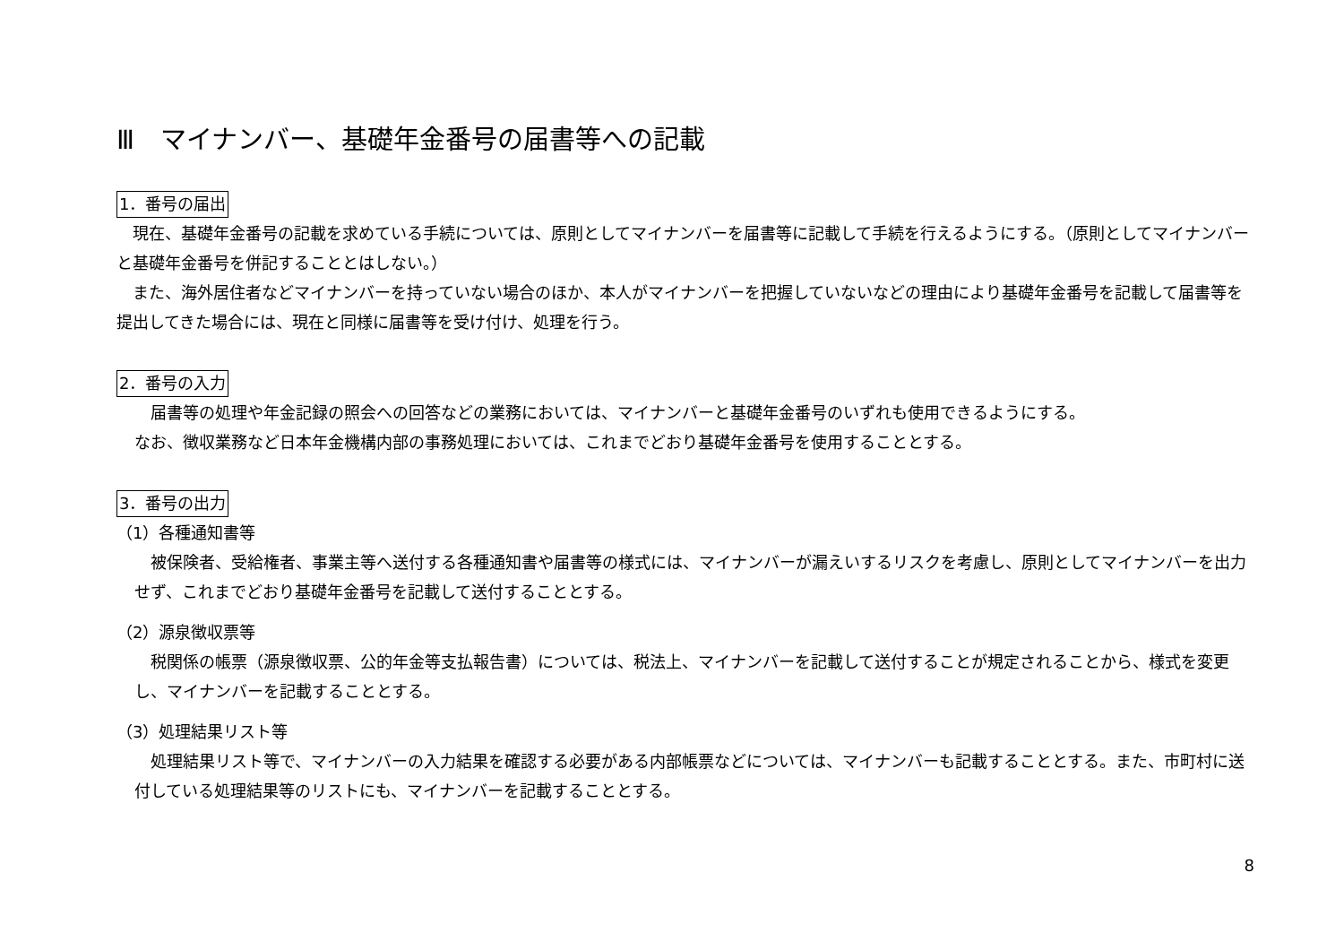Ⅲ　マイナンバー、基礎年金番号の届書等への記載
1．番号の届出
　現在、基礎年金番号の記載を求めている手続については、原則としてマイナンバーを届書等に記載して手続を行えるようにする。（原則としてマイナンバーと基礎年金番号を併記することとはしない。）
　また、海外居住者などマイナンバーを持っていない場合のほか、本人がマイナンバーを把握していないなどの理由により基礎年金番号を記載して届書等を提出してきた場合には、現在と同様に届書等を受け付け、処理を行う。
2．番号の入力
　届書等の処理や年金記録の照会への回答などの業務においては、マイナンバーと基礎年金番号のいずれも使用できるようにする。
なお、徴収業務など日本年金機構内部の事務処理においては、これまでどおり基礎年金番号を使用することとする。
3．番号の出力
（1）各種通知書等
　被保険者、受給権者、事業主等へ送付する各種通知書や届書等の様式には、マイナンバーが漏えいするリスクを考慮し、原則としてマイナンバーを出力せず、これまでどおり基礎年金番号を記載して送付することとする。
（2）源泉徴収票等
　税関係の帳票（源泉徴収票、公的年金等支払報告書）については、税法上、マイナンバーを記載して送付することが規定されることから、様式を変更し、マイナンバーを記載することとする。
（3）処理結果リスト等
　処理結果リスト等で、マイナンバーの入力結果を確認する必要がある内部帳票などについては、マイナンバーも記載することとする。また、市町村に送付している処理結果等のリストにも、マイナンバーを記載することとする。
8